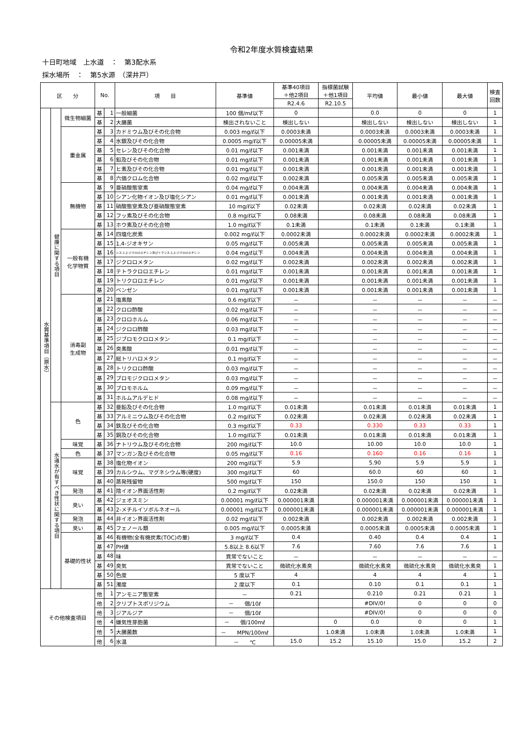令和2年度水質検査結果
十日町地域　上水道　：　第3配水系
採水場所　：　第5水源　（深井戸）
| 区 分 | | | No. | | 項 目 | 基準値 | 基準40項目 ＋他2項目 | 指標菌試験 ＋他1項目 | 平均値 | 最小値 | 最大値 | 検査 回数 |
| --- | --- | --- | --- | --- | --- | --- | --- | --- | --- | --- | --- | --- |
| | | | | | | | R2.4.6 | R2.10.5 | | | | |
| 水質基準項目（原水） | 健康に関する項目 | 微生物細菌 | 基 | 1 | 一般細菌 | 100 個/mℓ以下 | 0 | | 0.0 | 0 | 0 | 1 |
| | | | 基 | 2 | 大腸菌 | 検出されないこと | 検出しない | | 検出しない | 検出しない | 検出しない | 1 |
| | | 重金属 | 基 | 3 | カドミウム及びその化合物 | 0.003 mg/ℓ以下 | 0.0003未満 | | 0.0003未満 | 0.0003未満 | 0.0003未満 | 1 |
| | | | 基 | 4 | 水銀及びその化合物 | 0.0005 mg/ℓ以下 | 0.00005未満 | | 0.00005未満 | 0.00005未満 | 0.00005未満 | 1 |
| | | | 基 | 5 | セレン及びその化合物 | 0.01 mg/ℓ以下 | 0.001未満 | | 0.001未満 | 0.001未満 | 0.001未満 | 1 |
| | | | 基 | 6 | 鉛及びその化合物 | 0.01 mg/ℓ以下 | 0.001未満 | | 0.001未満 | 0.001未満 | 0.001未満 | 1 |
| | | | 基 | 7 | ヒ素及びその化合物 | 0.01 mg/ℓ以下 | 0.001未満 | | 0.001未満 | 0.001未満 | 0.001未満 | 1 |
| | | | 基 | 8 | 六価クロム化合物 | 0.02 mg/ℓ以下 | 0.002未満 | | 0.005未満 | 0.005未満 | 0.005未満 | 1 |
| | | 無機物 | 基 | 9 | 亜硝酸態窒素 | 0.04 mg/ℓ以下 | 0.004未満 | | 0.004未満 | 0.004未満 | 0.004未満 | 1 |
| | | | 基 | 10 | シアン化物イオン及び塩化シアン | 0.01 mg/ℓ以下 | 0.001未満 | | 0.001未満 | 0.001未満 | 0.001未満 | 1 |
| | | | 基 | 11 | 硝酸態窒素及び亜硝酸態窒素 | 10 mg/ℓ以下 | 0.02未満 | | 0.02未満 | 0.02未満 | 0.02未満 | 1 |
| | | | 基 | 12 | フッ素及びその化合物 | 0.8 mg/ℓ以下 | 0.08未満 | | 0.08未満 | 0.08未満 | 0.08未満 | 1 |
| | | | 基 | 13 | ホウ素及びその化合物 | 1.0 mg/ℓ以下 | 0.1未満 | | 0.1未満 | 0.1未満 | 0.1未満 | 1 |
| | | 一般有機 化学物質 | 基 | 14 | 四塩化炭素 | 0.002 mg/ℓ以下 | 0.0002未満 | | 0.0002未満 | 0.0002未満 | 0.0002未満 | 1 |
| | | | 基 | 15 | 1,4-ジオキサン | 0.05 mg/ℓ以下 | 0.005未満 | | 0.005未満 | 0.005未満 | 0.005未満 | 1 |
| | | | 基 | 16 | シス-1,2-ジクロロエチレン及びトランス-1,2-ジクロロエチレン | 0.04 mg/ℓ以下 | 0.004未満 | | 0.004未満 | 0.004未満 | 0.004未満 | 1 |
| | | | 基 | 17 | ジクロロメタン | 0.02 mg/ℓ以下 | 0.002未満 | | 0.002未満 | 0.002未満 | 0.002未満 | 1 |
| | | | 基 | 18 | テトラクロロエチレン | 0.01 mg/ℓ以下 | 0.001未満 | | 0.001未満 | 0.001未満 | 0.001未満 | 1 |
| | | | 基 | 19 | トリクロロエチレン | 0.01 mg/ℓ以下 | 0.001未満 | | 0.001未満 | 0.001未満 | 0.001未満 | 1 |
| | | | 基 | 20 | ベンゼン | 0.01 mg/ℓ以下 | 0.001未満 | | 0.001未満 | 0.001未満 | 0.001未満 | 1 |
| | | 消毒副 生成物 | 基 | 21 | 塩素酸 | 0.6 mg/ℓ以下 | － | | － | － | － | － |
| | | | 基 | 22 | クロロ酢酸 | 0.02 mg/ℓ以下 | － | | － | － | － | － |
| | | | 基 | 23 | クロロホルム | 0.06 mg/ℓ以下 | － | | － | － | － | － |
| | | | 基 | 24 | ジクロロ酢酸 | 0.03 mg/ℓ以下 | － | | － | － | － | － |
| | | | 基 | 25 | ジブロモクロロメタン | 0.1 mg/ℓ以下 | － | | － | － | － | － |
| | | | 基 | 26 | 臭素酸 | 0.01 mg/ℓ以下 | － | | － | － | － | － |
| | | | 基 | 27 | 総トリハロメタン | 0.1 mg/ℓ以下 | － | | － | － | － | － |
| | | | 基 | 28 | トリクロロ酢酸 | 0.03 mg/ℓ以下 | － | | － | － | － | － |
| | | | 基 | 29 | ブロモジクロロメタン | 0.03 mg/ℓ以下 | － | | － | － | － | － |
| | | | 基 | 30 | ブロモホルム | 0.09 mg/ℓ以下 | － | | － | － | － | － |
| | | | 基 | 31 | ホルムアルデヒド | 0.08 mg/ℓ以下 | － | | － | － | － | － |
| | 水道水が有すべき性状に関する項目 | 色 | 基 | 32 | 亜鉛及びその化合物 | 1.0 mg/ℓ以下 | 0.01未満 | | 0.01未満 | 0.01未満 | 0.01未満 | 1 |
| | | | 基 | 33 | アルミニウム及びその化合物 | 0.2 mg/ℓ以下 | 0.02未満 | | 0.02未満 | 0.02未満 | 0.02未満 | 1 |
| | | | 基 | 34 | 鉄及びその化合物 | 0.3 mg/ℓ以下 | 0.33 | | 0.330 | 0.33 | 0.33 | 1 |
| | | | 基 | 35 | 銅及びその化合物 | 1.0 mg/ℓ以下 | 0.01未満 | | 0.01未満 | 0.01未満 | 0.01未満 | 1 |
| | | 味覚 | 基 | 36 | ナトリウム及びその化合物 | 200 mg/ℓ以下 | 10.0 | | 10.00 | 10.0 | 10.0 | 1 |
| | | 色 | 基 | 37 | マンガン及びその化合物 | 0.05 mg/ℓ以下 | 0.16 | | 0.160 | 0.16 | 0.16 | 1 |
| | | 味覚 | 基 | 38 | 塩化物イオン | 200 mg/ℓ以下 | 5.9 | | 5.90 | 5.9 | 5.9 | 1 |
| | | | 基 | 39 | カルシウム、マグネシウム等(硬度) | 300 mg/ℓ以下 | 60 | | 60.0 | 60 | 60 | 1 |
| | | | 基 | 40 | 蒸発残留物 | 500 mg/ℓ以下 | 150 | | 150.0 | 150 | 150 | 1 |
| | | 発泡 | 基 | 41 | 陰イオン界面活性剤 | 0.2 mg/ℓ以下 | 0.02未満 | | 0.02未満 | 0.02未満 | 0.02未満 | 1 |
| | | 臭い | 基 | 42 | ジェオスミン | 0.00001 mg/ℓ以下 | 0.000001未満 | | 0.000001未満 | 0.000001未満 | 0.000001未満 | 1 |
| | | | 基 | 43 | 2-メチルイソボルネオール | 0.00001 mg/ℓ以下 | 0.000001未満 | | 0.000001未満 | 0.000001未満 | 0.000001未満 | 1 |
| | | 発泡 | 基 | 44 | 非イオン界面活性剤 | 0.02 mg/ℓ以下 | 0.002未満 | | 0.002未満 | 0.002未満 | 0.002未満 | 1 |
| | | 臭い | 基 | 45 | フェノール類 | 0.005 mg/ℓ以下 | 0.0005未満 | | 0.0005未満 | 0.0005未満 | 0.0005未満 | 1 |
| | | 基礎的性状 | 基 | 46 | 有機物(全有機炭素(TOC)の量) | 3 mg/ℓ以下 | 0.4 | | 0.40 | 0.4 | 0.4 | 1 |
| | | | 基 | 47 | PH値 | 5.8以上 8.6以下 | 7.6 | | 7.60 | 7.6 | 7.6 | 1 |
| | | | 基 | 48 | 味 | 異常でないこと | － | | － | － | － | － |
| | | | 基 | 49 | 臭気 | 異常でないこと | 微硫化水素臭 | | 微硫化水素臭 | 微硫化水素臭 | 微硫化水素臭 | 1 |
| | | | 基 | 50 | 色度 | 5 度以下 | 4 | | 4 | 4 | 4 | 1 |
| | | | 基 | 51 | 濁度 | 2 度以下 | 0.1 | | 0.10 | 0.1 | 0.1 | 1 |
| その他検査項目 | | | 他 | 1 | アンモニア態窒素 | － | 0.21 | | 0.210 | 0.21 | 0.21 | 1 |
| | | | 他 | 2 | クリプトスポリジウム | － 個/10ℓ | | | #DIV/0! | 0 | 0 | 0 |
| | | | 他 | 3 | ジアルジア | － 個/10ℓ | | | #DIV/0! | 0 | 0 | 0 |
| | | | 他 | 4 | 嫌気性芽胞菌 | － 個/100mℓ | | 0 | 0.0 | 0 | 0 | 1 |
| | | | 他 | 5 | 大腸菌数 | － MPN/100mℓ | | 1.0未満 | 1.0未満 | 1.0未満 | 1.0未満 | 1 |
| | | | 他 | 6 | 水温 | － ℃ | 15.0 | 15.2 | 15.10 | 15.0 | 15.2 | 2 |